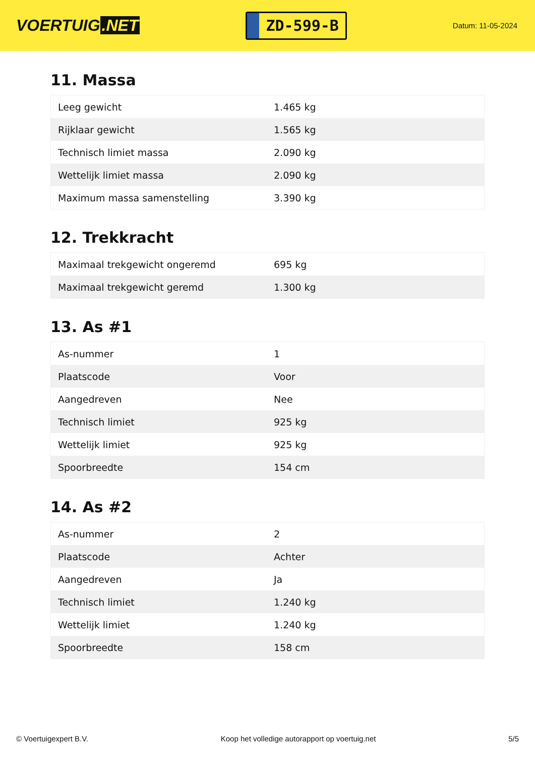VOERTUIG.NET
ZD-599-B
Datum: 11-05-2024
11. Massa
| Leeg gewicht | 1.465 kg |
| Rijklaar gewicht | 1.565 kg |
| Technisch limiet massa | 2.090 kg |
| Wettelijk limiet massa | 2.090 kg |
| Maximum massa samenstelling | 3.390 kg |
12. Trekkracht
| Maximaal trekgewicht ongeremd | 695 kg |
| Maximaal trekgewicht geremd | 1.300 kg |
13. As #1
| As-nummer | 1 |
| Plaatscode | Voor |
| Aangedreven | Nee |
| Technisch limiet | 925 kg |
| Wettelijk limiet | 925 kg |
| Spoorbreedte | 154 cm |
14. As #2
| As-nummer | 2 |
| Plaatscode | Achter |
| Aangedreven | Ja |
| Technisch limiet | 1.240 kg |
| Wettelijk limiet | 1.240 kg |
| Spoorbreedte | 158 cm |
© Voertuigexpert B.V. Koop het volledige autorapport op voertuig.net 5/5